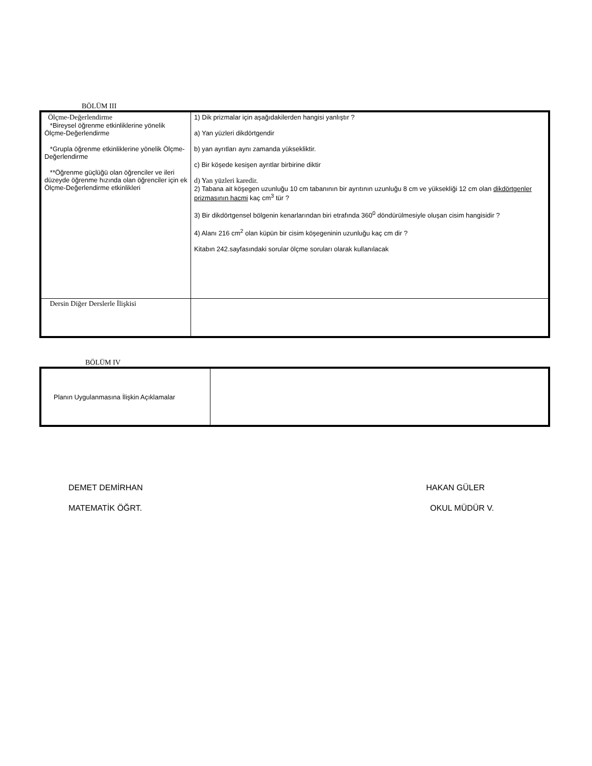BÖLÜM III
| Ölçme-Değerlendirme *Bireysel öğrenme etkinliklerine yönelik Ölçme-Değerlendirme *Grupla öğrenme etkinliklerine yönelik Ölçme-Değerlendirme **Öğrenme güçlüğü olan öğrenciler ve ileri düzeyde öğrenme hızında olan öğrenciler için ek Ölçme-Değerlendirme etkinlikleri | 1) Dik prizmalar için aşağıdakilerden hangisi yanlıştır ? a) Yan yüzleri dikdörtgendir b) yan ayrıtları aynı zamanda yüksekliktir. c) Bir köşede kesişen ayrıtlar birbirine diktir d) Yan yüzleri karedir. 2) Tabana ait köşegen uzunluğu 10 cm tabanının bir ayrıtının uzunluğu 8 cm ve yüksekliği 12 cm olan dikdörtgenler prizmasının hacmi kaç cm<sup>3</sup> tür ? 3) Bir dikdörtgensel bölgenin kenarlarından biri etrafında 360<sup>0</sup> döndürülmesiyle oluşan cisim hangisidir ? 4) Alanı 216 cm<sup>2</sup> olan küpün bir cisim köşegeninin uzunluğu kaç cm dir ? Kitabın 242.sayfasındaki sorular ölçme soruları olarak kullanılacak |
| Dersin Diğer Derslerle İlişkisi | |
BÖLÜM IV
| Planın Uygulanmasına İlişkin Açıklamalar | |
DEMET DEMİRHAN HAKAN GÜLER
MATEMATİK ÖĞRT. OKUL MÜDÜR V.